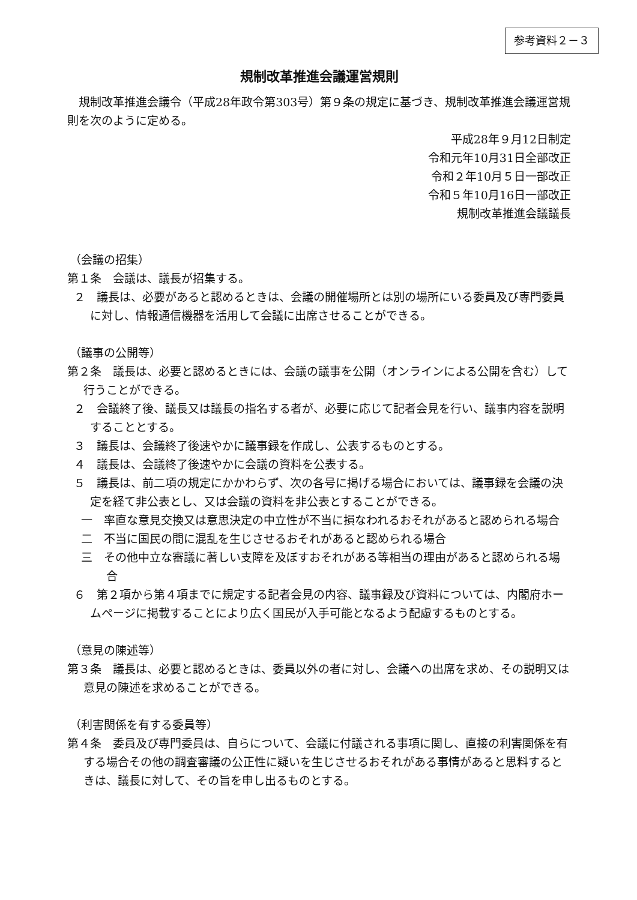参考資料２－３
規制改革推進会議運営規則
規制改革推進会議令（平成28年政令第303号）第９条の規定に基づき、規制改革推進会議運営規則を次のように定める。
平成28年９月12日制定
令和元年10月31日全部改正
令和２年10月５日一部改正
令和５年10月16日一部改正
規制改革推進会議議長
（会議の招集）
第１条　会議は、議長が招集する。
２　議長は、必要があると認めるときは、会議の開催場所とは別の場所にいる委員及び専門委員に対し、情報通信機器を活用して会議に出席させることができる。
（議事の公開等）
第２条　議長は、必要と認めるときには、会議の議事を公開（オンラインによる公開を含む）して行うことができる。
２　会議終了後、議長又は議長の指名する者が、必要に応じて記者会見を行い、議事内容を説明することとする。
３　議長は、会議終了後速やかに議事録を作成し、公表するものとする。
４　議長は、会議終了後速やかに会議の資料を公表する。
５　議長は、前二項の規定にかかわらず、次の各号に掲げる場合においては、議事録を会議の決定を経て非公表とし、又は会議の資料を非公表とすることができる。
一　率直な意見交換又は意思決定の中立性が不当に損なわれるおそれがあると認められる場合
二　不当に国民の間に混乱を生じさせるおそれがあると認められる場合
三　その他中立な審議に著しい支障を及ぼすおそれがある等相当の理由があると認められる場合
６　第２項から第４項までに規定する記者会見の内容、議事録及び資料については、内閣府ホームページに掲載することにより広く国民が入手可能となるよう配慮するものとする。
（意見の陳述等）
第３条　議長は、必要と認めるときは、委員以外の者に対し、会議への出席を求め、その説明又は意見の陳述を求めることができる。
（利害関係を有する委員等）
第４条　委員及び専門委員は、自らについて、会議に付議される事項に関し、直接の利害関係を有する場合その他の調査審議の公正性に疑いを生じさせるおそれがある事情があると思料するときは、議長に対して、その旨を申し出るものとする。